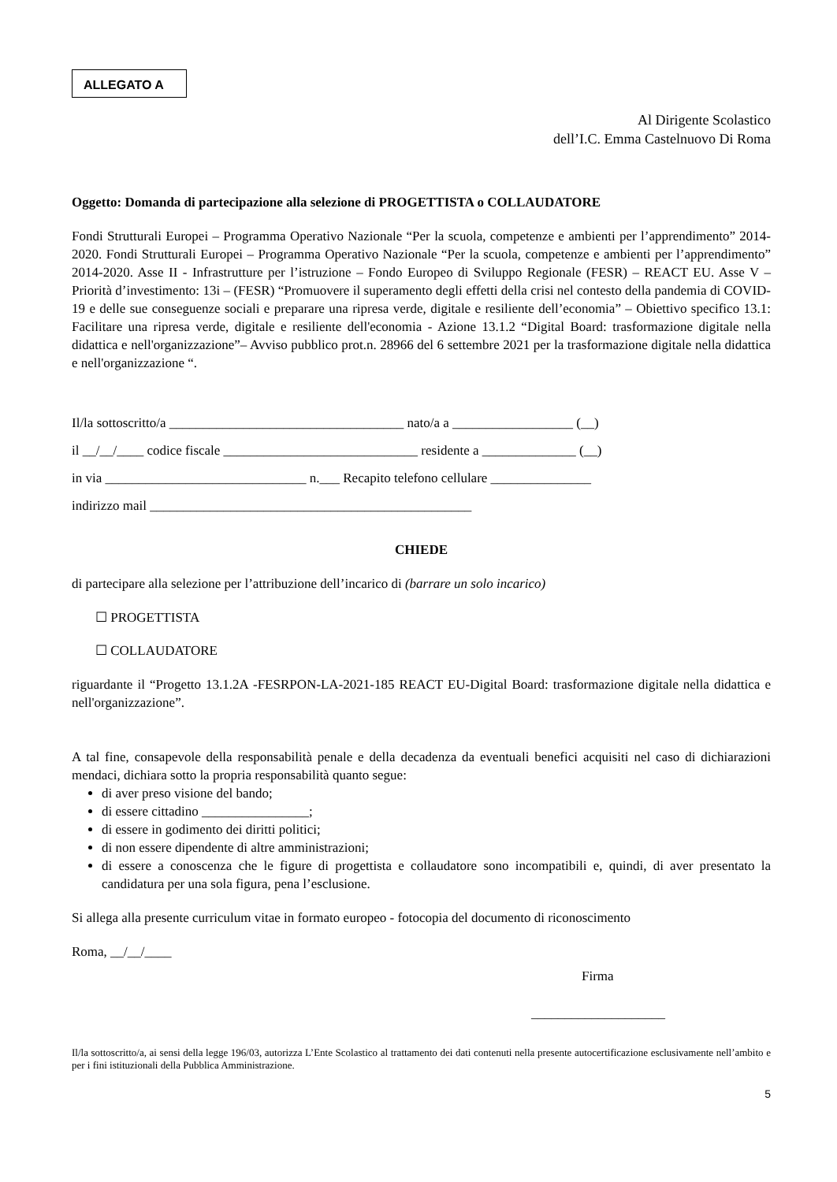ALLEGATO A
Al Dirigente Scolastico
dell’I.C. Emma Castelnuovo Di Roma
Oggetto: Domanda di partecipazione alla selezione di PROGETTISTA o COLLAUDATORE
Fondi Strutturali Europei – Programma Operativo Nazionale “Per la scuola, competenze e ambienti per l’apprendimento” 2014-2020. Fondi Strutturali Europei – Programma Operativo Nazionale “Per la scuola, competenze e ambienti per l’apprendimento” 2014-2020. Asse II - Infrastrutture per l’istruzione – Fondo Europeo di Sviluppo Regionale (FESR) – REACT EU. Asse V – Priorità d’investimento: 13i – (FESR) “Promuovere il superamento degli effetti della crisi nel contesto della pandemia di COVID-19 e delle sue conseguenze sociali e preparare una ripresa verde, digitale e resiliente dell’economia” – Obiettivo specifico 13.1: Facilitare una ripresa verde, digitale e resiliente dell'economia - Azione 13.1.2 “Digital Board: trasformazione digitale nella didattica e nell'organizzazione”– Avviso pubblico prot.n. 28966 del 6 settembre 2021 per la trasformazione digitale nella didattica e nell'organizzazione “.
Il/la sottoscritto/a ___________________________________ nato/a a __________________ (__)
il __/__/____ codice fiscale _____________________________ residente a ______________ (__)
in via ______________________________ n.___ Recapito telefono cellulare _______________
indirizzo mail ________________________________________________
CHIEDE
di partecipare alla selezione per l’attribuzione dell’incarico di (barrare un solo incarico)
☐ PROGETTISTA
☐ COLLAUDATORE
riguardante il “Progetto 13.1.2A -FESRPON-LA-2021-185 REACT EU-Digital Board: trasformazione digitale nella didattica e nell'organizzazione”.
A tal fine, consapevole della responsabilità penale e della decadenza da eventuali benefici acquisiti nel caso di dichiarazioni mendaci, dichiara sotto la propria responsabilità quanto segue:
di aver preso visione del bando;
di essere cittadino ________________;
di essere in godimento dei diritti politici;
di non essere dipendente di altre amministrazioni;
di essere a conoscenza che le figure di progettista e collaudatore sono incompatibili e, quindi, di aver presentato la candidatura per una sola figura, pena l’esclusione.
Si allega alla presente curriculum vitae in formato europeo - fotocopia del documento di riconoscimento
Roma, __/__/____
Firma
____________________
Il/la sottoscritto/a, ai sensi della legge 196/03, autorizza L’Ente Scolastico al trattamento dei dati contenuti nella presente autocertificazione esclusivamente nell’ambito e per i fini istituzionali della Pubblica Amministrazione.
5